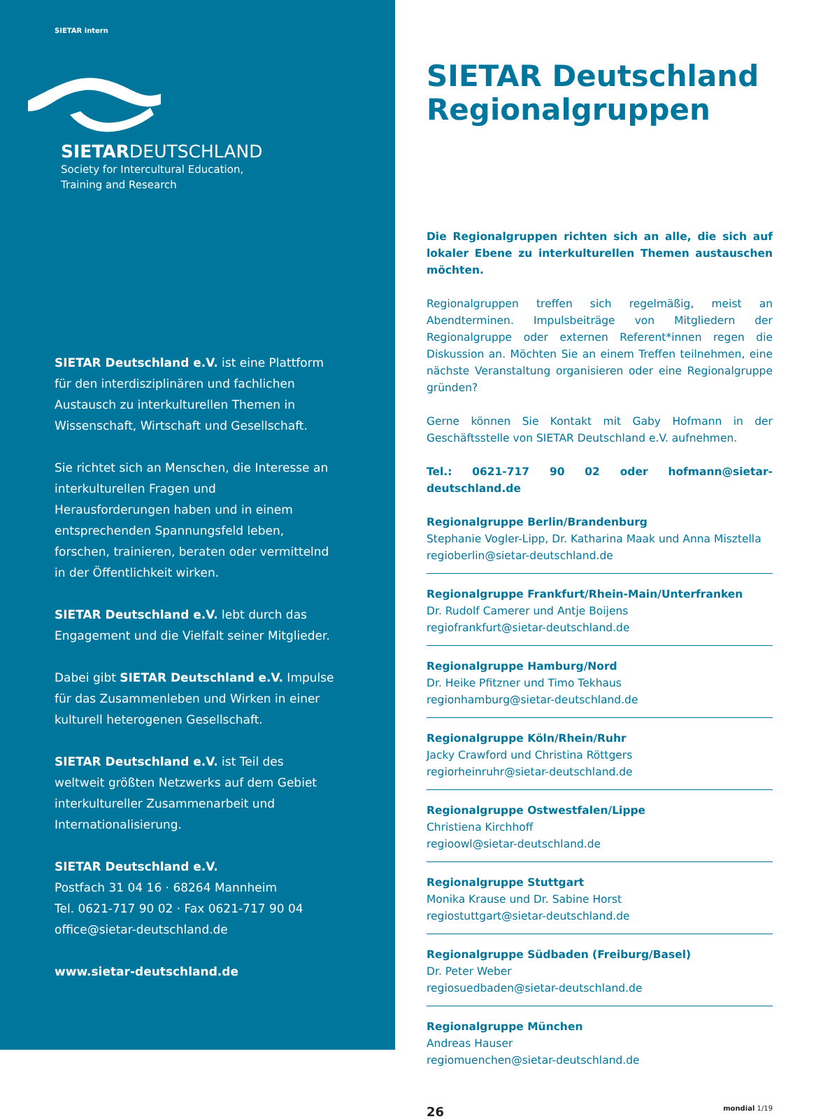SIETAR intern
SIETARDEUTSCHLAND
Society for Intercultural Education,
Training and Research
SIETAR Deutschland e.V. ist eine Plattform für den interdisziplinären und fachlichen Austausch zu interkulturellen Themen in Wissenschaft, Wirtschaft und Gesellschaft.
Sie richtet sich an Menschen, die Interesse an interkulturellen Fragen und Herausforderungen haben und in einem entsprechenden Spannungsfeld leben, forschen, trainieren, beraten oder vermittelnd in der Öffentlichkeit wirken.
SIETAR Deutschland e.V. lebt durch das Engagement und die Vielfalt seiner Mitglieder.
Dabei gibt SIETAR Deutschland e.V. Impulse für das Zusammenleben und Wirken in einer kulturell heterogenen Gesellschaft.
SIETAR Deutschland e.V. ist Teil des weltweit größten Netzwerks auf dem Gebiet interkultureller Zusammenarbeit und Internationalisierung.
SIETAR Deutschland e.V.
Postfach 31 04 16 · 68264 Mannheim
Tel. 0621-717 90 02 · Fax 0621-717 90 04
office@sietar-deutschland.de
www.sietar-deutschland.de
SIETAR Deutschland
Regionalgruppen
Die Regionalgruppen richten sich an alle, die sich auf lokaler Ebene zu interkulturellen Themen austauschen möchten.
Regionalgruppen treffen sich regelmäßig, meist an Abendterminen. Impulsbeiträge von Mitgliedern der Regionalgruppe oder externen Referent*innen regen die Diskussion an. Möchten Sie an einem Treffen teilnehmen, eine nächste Veranstaltung organisieren oder eine Regionalgruppe gründen?
Gerne können Sie Kontakt mit Gaby Hofmann in der Geschäftsstelle von SIETAR Deutschland e.V. aufnehmen.
Tel.: 0621-717 90 02 oder hofmann@sietar-deutschland.de
Regionalgruppe Berlin/Brandenburg
Stephanie Vogler-Lipp, Dr. Katharina Maak und Anna Misztella
regioberlin@sietar-deutschland.de
Regionalgruppe Frankfurt/Rhein-Main/Unterfranken
Dr. Rudolf Camerer und Antje Boijens
regiofrankfurt@sietar-deutschland.de
Regionalgruppe Hamburg/Nord
Dr. Heike Pfitzner und Timo Tekhaus
regionhamburg@sietar-deutschland.de
Regionalgruppe Köln/Rhein/Ruhr
Jacky Crawford und Christina Röttgers
regiorheinruhr@sietar-deutschland.de
Regionalgruppe Ostwestfalen/Lippe
Christiena Kirchhoff
regioowl@sietar-deutschland.de
Regionalgruppe Stuttgart
Monika Krause und Dr. Sabine Horst
regiostuttgart@sietar-deutschland.de
Regionalgruppe Südbaden (Freiburg/Basel)
Dr. Peter Weber
regiosuedbaden@sietar-deutschland.de
Regionalgruppe München
Andreas Hauser
regiomuenchen@sietar-deutschland.de
26 mondial 1/19